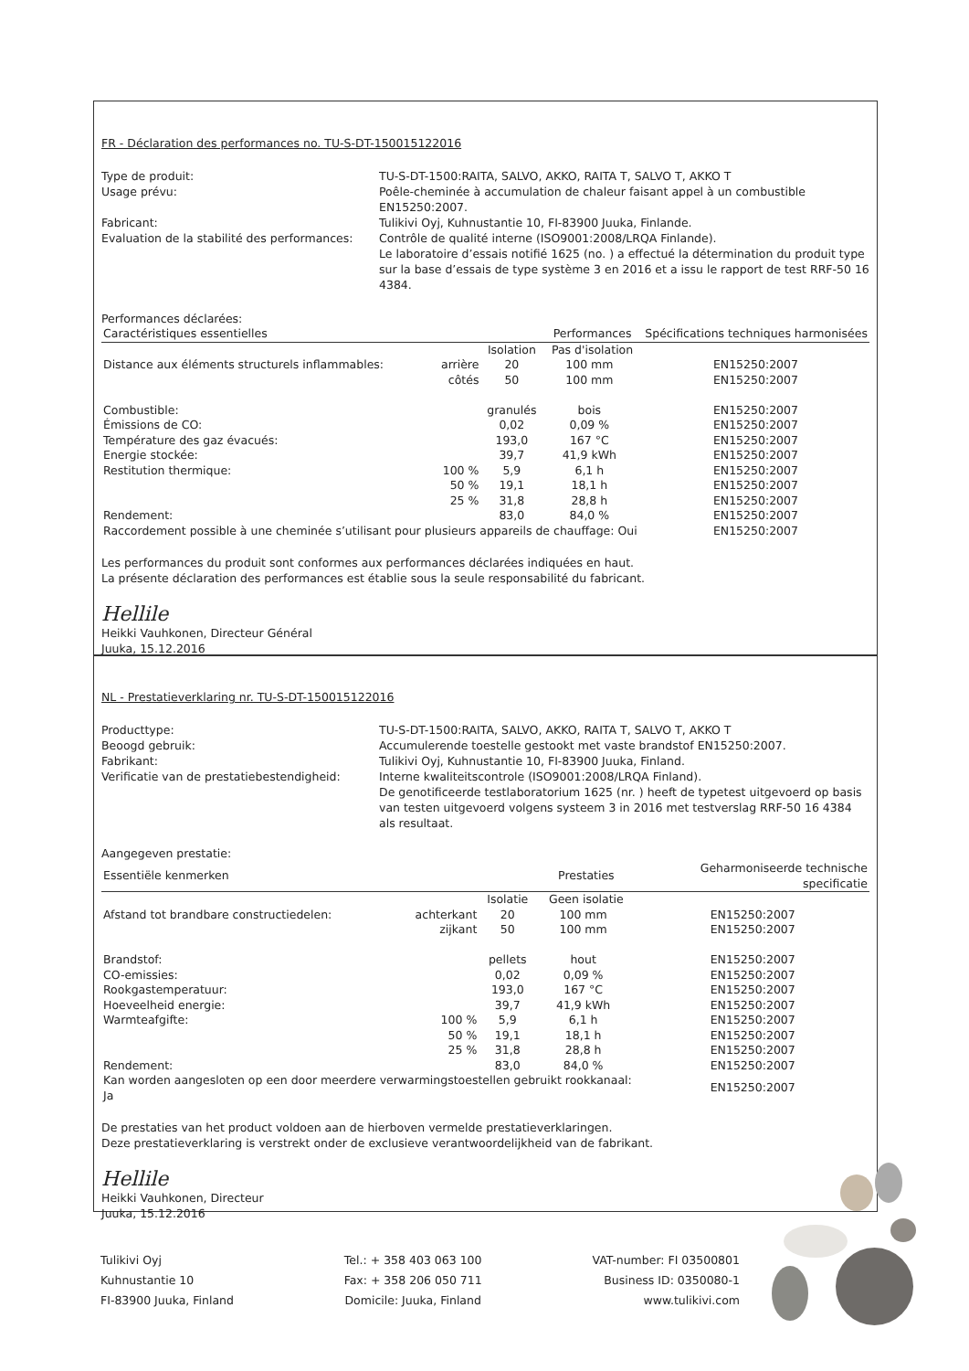FR - Déclaration des performances no. TU-S-DT-150015122016
Type de produit:
TU-S-DT-1500:RAITA, SALVO, AKKO, RAITA T, SALVO T, AKKO T
Usage prévu:
Poêle-cheminée à accumulation de chaleur faisant appel à un combustible EN15250:2007.
Fabricant:
Tulikivi Oyj, Kuhnustantie 10, FI-83900 Juuka, Finlande.
Evaluation de la stabilité des performances:
Contrôle de qualité interne (ISO9001:2008/LRQA Finlande).
Le laboratoire d’essais notifié 1625 (no. ) a effectué la détermination du produit type sur la base d’essais de type système 3 en 2016 et a issu le rapport de test RRF-50 16 4384.
Performances déclarées:
| Caractéristiques essentielles | | | Performances | | Spécifications techniques harmonisées |
| --- | --- | --- | --- | --- | --- |
| | | Isolation | Pas d'isolation | | |
| Distance aux éléments structurels inflammables: | arrière | 20 | 100 mm | | EN15250:2007 |
| | côtés | 50 | 100 mm | | EN15250:2007 |
| Combustible: | | granulés | bois | | EN15250:2007 |
| Émissions de CO: | | 0,02 | 0,09 % | | EN15250:2007 |
| Température des gaz évacués: | | 193,0 | 167 °C | | EN15250:2007 |
| Energie stockée: | | 39,7 | 41,9 kWh | | EN15250:2007 |
| Restitution thermique: | 100 % | 5,9 | 6,1 h | | EN15250:2007 |
| | 50 % | 19,1 | 18,1 h | | EN15250:2007 |
| | 25 % | 31,8 | 28,8 h | | EN15250:2007 |
| Rendement: | | 83,0 | 84,0 % | | EN15250:2007 |
| Raccordement possible à une cheminée s’utilisant pour plusieurs appareils de chauffage: Oui | | | | | EN15250:2007 |
Les performances du produit sont conformes aux performances déclarées indiquées en haut.
La présente déclaration des performances est établie sous la seule responsabilité du fabricant.
Hellile
Heikki Vauhkonen, Directeur Général
Juuka, 15.12.2016
NL - Prestatieverklaring nr. TU-S-DT-150015122016
Producttype:
TU-S-DT-1500:RAITA, SALVO, AKKO, RAITA T, SALVO T, AKKO T
Beoogd gebruik:
Accumulerende toestelle gestookt met vaste brandstof EN15250:2007.
Fabrikant:
Tulikivi Oyj, Kuhnustantie 10, FI-83900 Juuka, Finland.
Verificatie van de prestatiebestendigheid:
Interne kwaliteitscontrole (ISO9001:2008/LRQA Finland).
De genotificeerde testlaboratorium 1625 (nr. ) heeft de typetest uitgevoerd op basis van testen uitgevoerd volgens systeem 3 in 2016 met testverslag RRF-50 16 4384 als resultaat.
Aangegeven prestatie:
| Essentiële kenmerken | | | Prestaties | | Geharmoniseerde technische specificatie |
| --- | --- | --- | --- | --- | --- |
| | | Isolatie | Geen isolatie | | |
| Afstand tot brandbare constructiedelen: | achterkant | 20 | 100 mm | | EN15250:2007 |
| | zijkant | 50 | 100 mm | | EN15250:2007 |
| Brandstof: | | pellets | hout | | EN15250:2007 |
| CO-emissies: | | 0,02 | 0,09 % | | EN15250:2007 |
| Rookgastemperatuur: | | 193,0 | 167 °C | | EN15250:2007 |
| Hoeveelheid energie: | | 39,7 | 41,9 kWh | | EN15250:2007 |
| Warmteafgifte: | 100 % | 5,9 | 6,1 h | | EN15250:2007 |
| | 50 % | 19,1 | 18,1 h | | EN15250:2007 |
| | 25 % | 31,8 | 28,8 h | | EN15250:2007 |
| Rendement: | | 83,0 | 84,0 % | | EN15250:2007 |
| Kan worden aangesloten op een door meerdere verwarmingstoestellen gebruikt rookkanaal: Ja | | | | | EN15250:2007 |
De prestaties van het product voldoen aan de hierboven vermelde prestatieverklaringen.
Deze prestatieverklaring is verstrekt onder de exclusieve verantwoordelijkheid van de fabrikant.
Hellile
Heikki Vauhkonen, Directeur
Juuka, 15.12.2016
Tulikivi Oyj
Kuhnustantie 10
FI-83900 Juuka, Finland
Tel.: + 358 403 063 100
Fax: + 358 206 050 711
Domicile: Juuka, Finland
VAT-number: FI 03500801
Business ID: 0350080-1
www.tulikivi.com